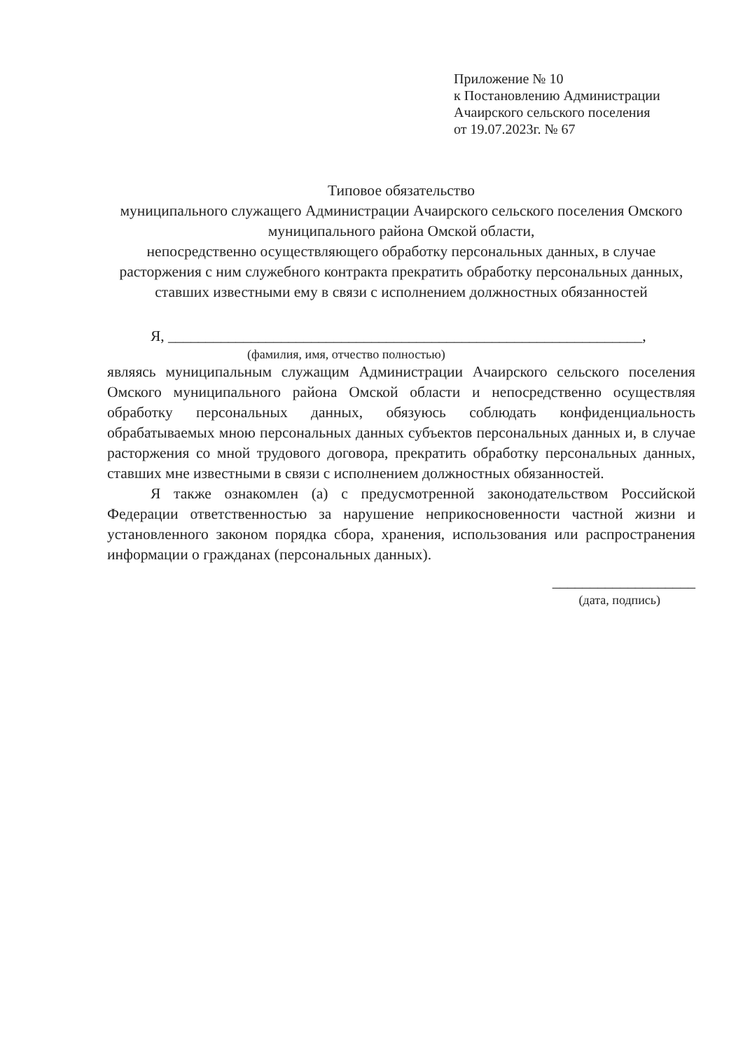Приложение № 10
к Постановлению Администрации
Ачаирского сельского поселения
от 19.07.2023г. № 67
Типовое обязательство
муниципального служащего Администрации Ачаирского сельского поселения Омского муниципального района Омской области,
непосредственно осуществляющего обработку персональных данных, в случае расторжения с ним служебного контракта прекратить обработку персональных данных, ставших известными ему в связи с исполнением должностных обязанностей
Я, _______________________________________________________________,
(фамилия, имя, отчество полностью)
являясь муниципальным служащим Администрации Ачаирского сельского поселения Омского муниципального района Омской области и непосредственно осуществляя обработку персональных данных, обязуюсь соблюдать конфиденциальность обрабатываемых мною персональных данных субъектов персональных данных и, в случае расторжения со мной трудового договора, прекратить обработку персональных данных, ставших мне известными в связи с исполнением должностных обязанностей.
Я также ознакомлен (а) с предусмотренной законодательством Российской Федерации ответственностью за нарушение неприкосновенности частной жизни и установленного законом порядка сбора, хранения, использования или распространения информации о гражданах (персональных данных).
___________________
(дата, подпись)